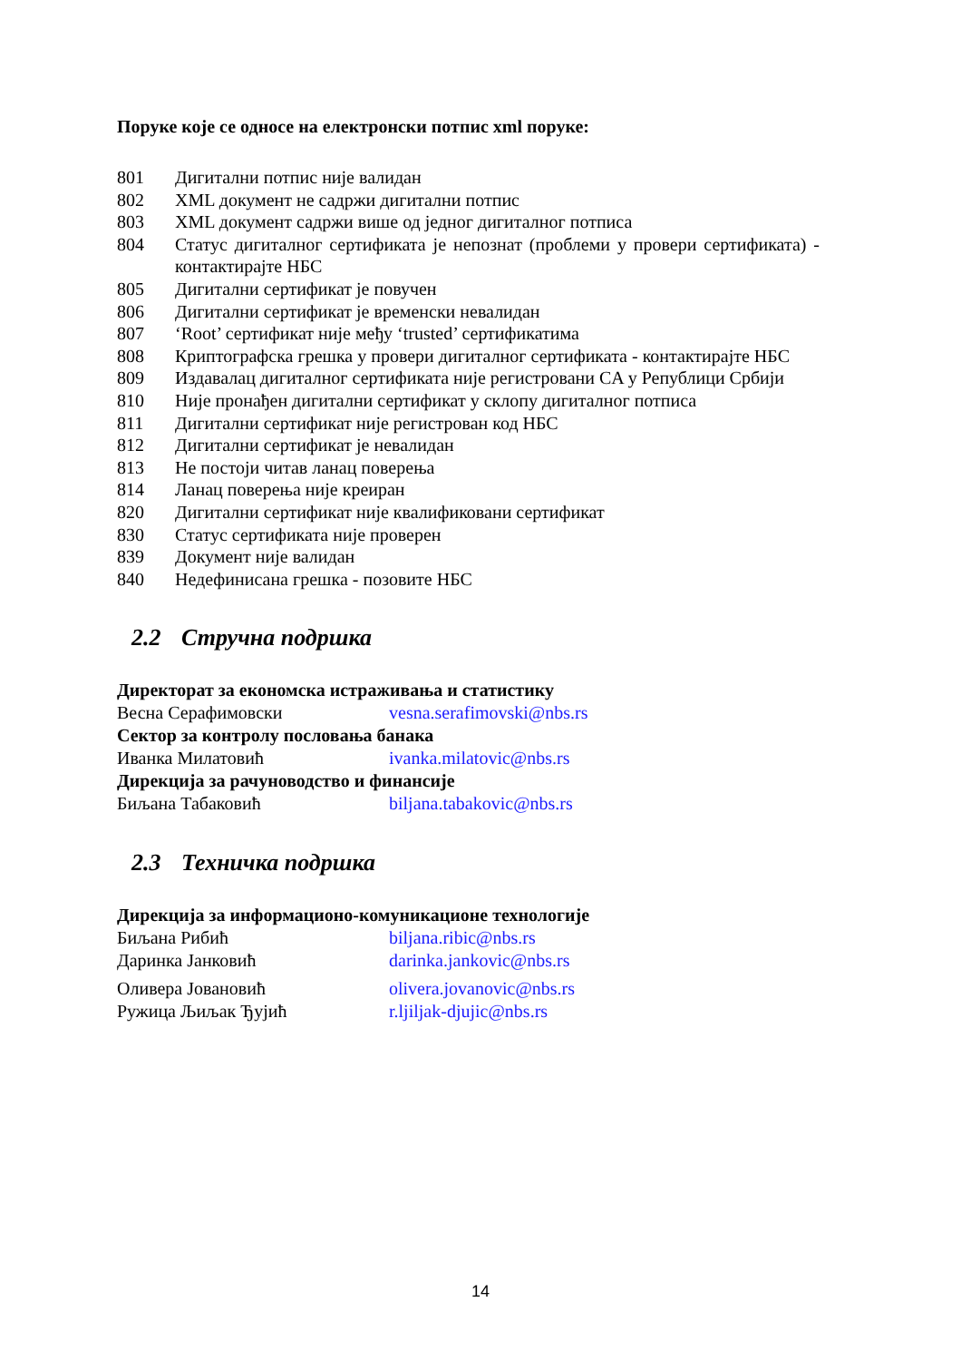Поруке које се односе на електронски потпис xml поруке:
801 Дигитални потпис није валидан
802 XML документ не садржи дигитални потпис
803 XML документ садржи више од једног дигиталног потписа
804 Статус дигиталног сертификата је непознат (проблеми у провери сертификата) - контактирајте НБС
805 Дигитални сертификат је повучен
806 Дигитални сертификат је временски невалидан
807 ‘Root’ сертификат није међу ‘trusted’ сертификатима
808 Криптографска грешка у провери дигиталног сертификата - контактирајте НБС
809 Издавалац дигиталног сертификата није регистровани CA у Републици Србији
810 Није пронађен дигитални сертификат у склопу дигиталног потписа
811 Дигитални сертификат није регистрован код НБС
812 Дигитални сертификат је невалидан
813 Не постоји читав ланац поверења
814 Ланац поверења није креиран
820 Дигитални сертификат није квалификовани сертификат
830 Статус сертификата није проверен
839 Документ није валидан
840 Недефинисана грешка - позовите НБС
2.2 Стручна подршка
Директорат за економска истраживања и статистику
Весна Серафимовски vesna.serafimovski@nbs.rs
Сектор за контролу пословања банака
Иванка Милатовић ivanka.milatovic@nbs.rs
Дирекција за рачуноводство и финансије
Биљана Табаковић biljana.tabakovic@nbs.rs
2.3 Техничка подршка
Дирекција за информационо-комуникационе технологије
Биљана Рибић biljana.ribic@nbs.rs
Даринка Јанковић darinka.jankovic@nbs.rs
Оливера Јовановић olivera.jovanovic@nbs.rs
Ружица Љиљак Ђујић r.ljiljak-djujic@nbs.rs
14